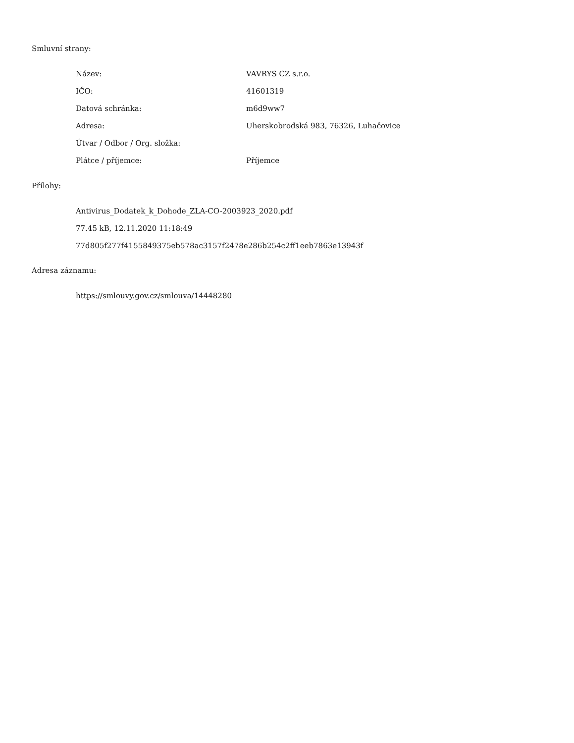Smluvní strany:
| Název: | VAVRYS CZ s.r.o. |
| IČO: | 41601319 |
| Datová schránka: | m6d9ww7 |
| Adresa: | Uherskobrodská 983, 76326, Luhačovice |
| Útvar / Odbor / Org. složka: | |
| Plátce / příjemce: | Příjemce |
Přílohy:
| Antivirus_Dodatek_k_Dohode_ZLA-CO-2003923_2020.pdf |
| 77.45 kB, 12.11.2020 11:18:49 |
| 77d805f277f4155849375eb578ac3157f2478e286b254c2ff1eeb7863e13943f |
Adresa záznamu:
| https://smlouvy.gov.cz/smlouva/14448280 |